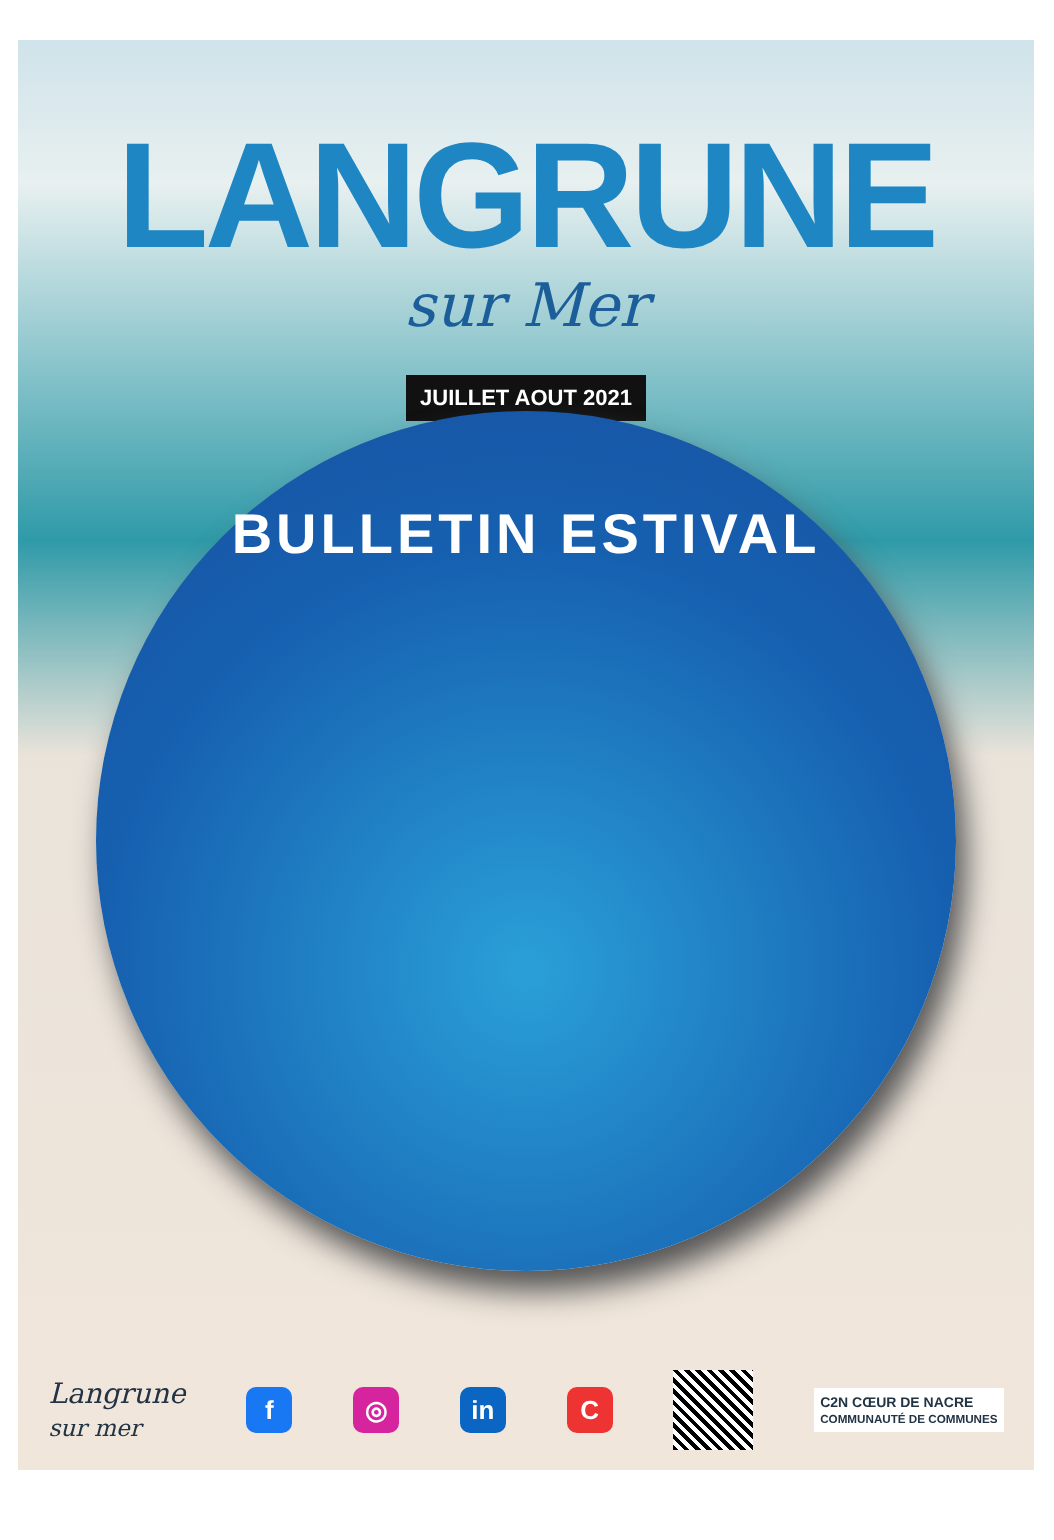LANGRUNE
sur Mer
JUILLET AOUT 2021
BULLETIN ESTIVAL
Langrune
sur mer
f ◎ in C
C2N CŒUR DE NACRE
COMMUNAUTÉ DE COMMUNES